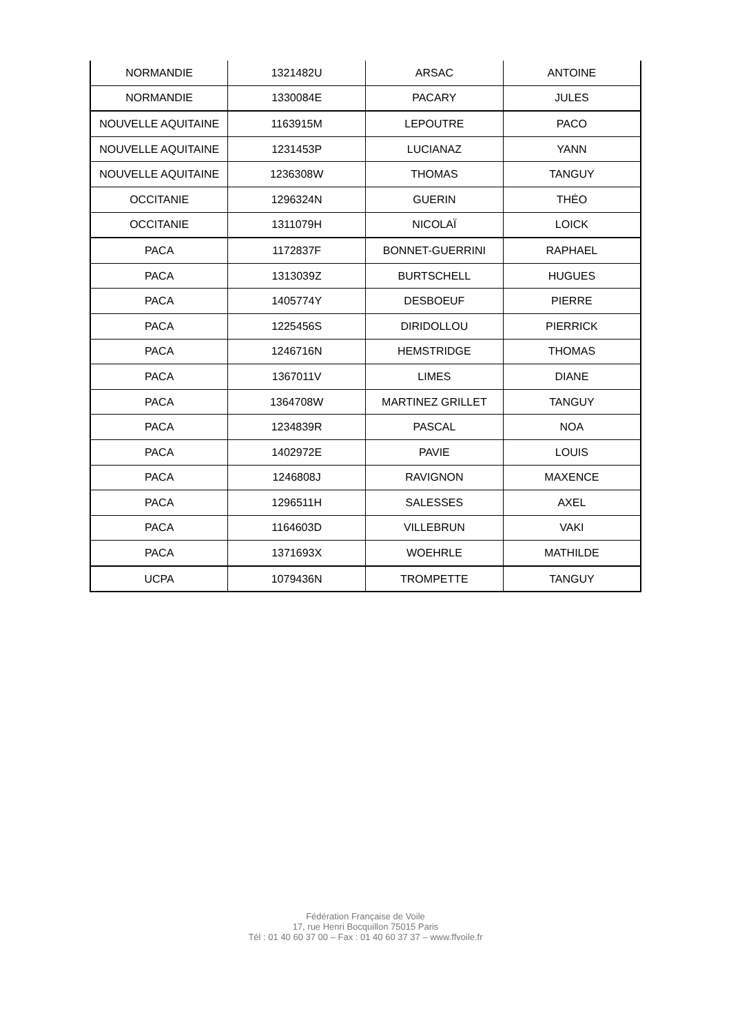| NORMANDIE | 1321482U | ARSAC | ANTOINE |
| NORMANDIE | 1330084E | PACARY | JULES |
| NOUVELLE AQUITAINE | 1163915M | LEPOUTRE | PACO |
| NOUVELLE AQUITAINE | 1231453P | LUCIANAZ | YANN |
| NOUVELLE AQUITAINE | 1236308W | THOMAS | TANGUY |
| OCCITANIE | 1296324N | GUERIN | THÉO |
| OCCITANIE | 1311079H | NICOLAÏ | LOICK |
| PACA | 1172837F | BONNET-GUERRINI | RAPHAEL |
| PACA | 1313039Z | BURTSCHELL | HUGUES |
| PACA | 1405774Y | DESBOEUF | PIERRE |
| PACA | 1225456S | DIRIDOLLOU | PIERRICK |
| PACA | 1246716N | HEMSTRIDGE | THOMAS |
| PACA | 1367011V | LIMES | DIANE |
| PACA | 1364708W | MARTINEZ GRILLET | TANGUY |
| PACA | 1234839R | PASCAL | NOA |
| PACA | 1402972E | PAVIE | LOUIS |
| PACA | 1246808J | RAVIGNON | MAXENCE |
| PACA | 1296511H | SALESSES | AXEL |
| PACA | 1164603D | VILLEBRUN | VAKI |
| PACA | 1371693X | WOEHRLE | MATHILDE |
| UCPA | 1079436N | TROMPETTE | TANGUY |
Fédération Française de Voile
17, rue Henri Bocquillon 75015 Paris
Tél : 01 40 60 37 00 – Fax : 01 40 60 37 37 – www.ffvoile.fr